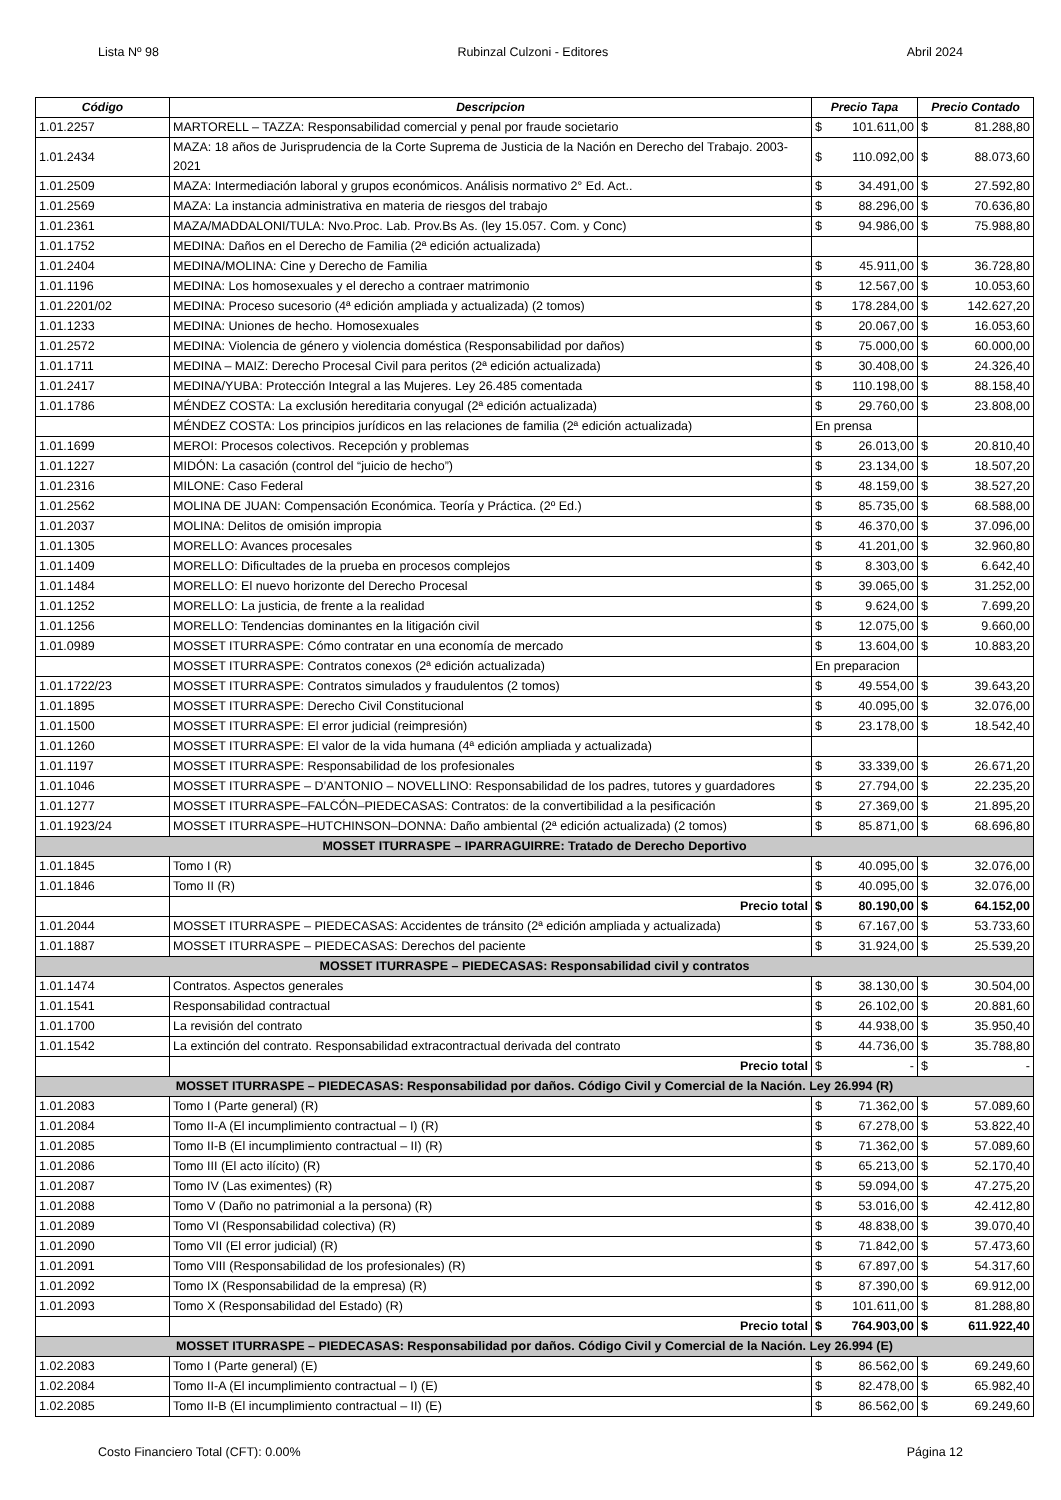Lista Nº 98 Rubinzal Culzoni - Editores Abril 2024
| Código | Descripcion | Precio Tapa | | Precio Contado | |
| --- | --- | --- | --- | --- | --- |
| 1.01.2257 | MARTORELL – TAZZA: Responsabilidad comercial y penal por fraude societario | $ | 101.611,00 | $ | 81.288,80 |
| 1.01.2434 | MAZA: 18 años de Jurisprudencia de la Corte Suprema de Justicia de la Nación en Derecho del Trabajo. 2003-2021 | $ | 110.092,00 | $ | 88.073,60 |
| 1.01.2509 | MAZA: Intermediación laboral y grupos económicos. Análisis normativo 2° Ed. Act.. | $ | 34.491,00 | $ | 27.592,80 |
| 1.01.2569 | MAZA: La instancia administrativa en materia de riesgos del trabajo | $ | 88.296,00 | $ | 70.636,80 |
| 1.01.2361 | MAZA/MADDALONI/TULA: Nvo.Proc. Lab. Prov.Bs As. (ley 15.057. Com. y Conc) | $ | 94.986,00 | $ | 75.988,80 |
| 1.01.1752 | MEDINA: Daños en el Derecho de Familia (2ª edición actualizada) | | | | |
| 1.01.2404 | MEDINA/MOLINA: Cine y Derecho de Familia | $ | 45.911,00 | $ | 36.728,80 |
| 1.01.1196 | MEDINA: Los homosexuales y el derecho a contraer matrimonio | $ | 12.567,00 | $ | 10.053,60 |
| 1.01.2201/02 | MEDINA: Proceso sucesorio (4ª edición ampliada y actualizada) (2 tomos) | $ | 178.284,00 | $ | 142.627,20 |
| 1.01.1233 | MEDINA: Uniones de hecho. Homosexuales | $ | 20.067,00 | $ | 16.053,60 |
| 1.01.2572 | MEDINA: Violencia de género y violencia doméstica (Responsabilidad por daños) | $ | 75.000,00 | $ | 60.000,00 |
| 1.01.1711 | MEDINA – MAIZ: Derecho Procesal Civil para peritos (2ª edición actualizada) | $ | 30.408,00 | $ | 24.326,40 |
| 1.01.2417 | MEDINA/YUBA: Protección Integral a las Mujeres. Ley 26.485 comentada | $ | 110.198,00 | $ | 88.158,40 |
| 1.01.1786 | MÉNDEZ COSTA: La exclusión hereditaria conyugal (2ª edición actualizada) | $ | 29.760,00 | $ | 23.808,00 |
| | MÉNDEZ COSTA: Los principios jurídicos en las relaciones de familia (2ª edición actualizada) | En prensa | | | |
| 1.01.1699 | MEROI: Procesos colectivos. Recepción y problemas | $ | 26.013,00 | $ | 20.810,40 |
| 1.01.1227 | MIDÓN: La casación (control del “juicio de hecho”) | $ | 23.134,00 | $ | 18.507,20 |
| 1.01.2316 | MILONE: Caso Federal | $ | 48.159,00 | $ | 38.527,20 |
| 1.01.2562 | MOLINA DE JUAN: Compensación Económica. Teoría y Práctica. (2º Ed.) | $ | 85.735,00 | $ | 68.588,00 |
| 1.01.2037 | MOLINA: Delitos de omisión impropia | $ | 46.370,00 | $ | 37.096,00 |
| 1.01.1305 | MORELLO: Avances procesales | $ | 41.201,00 | $ | 32.960,80 |
| 1.01.1409 | MORELLO: Dificultades de la prueba en procesos complejos | $ | 8.303,00 | $ | 6.642,40 |
| 1.01.1484 | MORELLO: El nuevo horizonte del Derecho Procesal | $ | 39.065,00 | $ | 31.252,00 |
| 1.01.1252 | MORELLO: La justicia, de frente a la realidad | $ | 9.624,00 | $ | 7.699,20 |
| 1.01.1256 | MORELLO: Tendencias dominantes en la litigación civil | $ | 12.075,00 | $ | 9.660,00 |
| 1.01.0989 | MOSSET ITURRASPE: Cómo contratar en una economía de mercado | $ | 13.604,00 | $ | 10.883,20 |
| | MOSSET ITURRASPE: Contratos conexos (2ª edición actualizada) | En preparacion | | | |
| 1.01.1722/23 | MOSSET ITURRASPE: Contratos simulados y fraudulentos (2 tomos) | $ | 49.554,00 | $ | 39.643,20 |
| 1.01.1895 | MOSSET ITURRASPE: Derecho Civil Constitucional | $ | 40.095,00 | $ | 32.076,00 |
| 1.01.1500 | MOSSET ITURRASPE: El error judicial (reimpresión) | $ | 23.178,00 | $ | 18.542,40 |
| 1.01.1260 | MOSSET ITURRASPE: El valor de la vida humana (4ª edición ampliada y actualizada) | | | | |
| 1.01.1197 | MOSSET ITURRASPE: Responsabilidad de los profesionales | $ | 33.339,00 | $ | 26.671,20 |
| 1.01.1046 | MOSSET ITURRASPE – D’ANTONIO – NOVELLINO: Responsabilidad de los padres, tutores y guardadores | $ | 27.794,00 | $ | 22.235,20 |
| 1.01.1277 | MOSSET ITURRASPE–FALCÓN–PIEDECASAS: Contratos: de la convertibilidad a la pesificación | $ | 27.369,00 | $ | 21.895,20 |
| 1.01.1923/24 | MOSSET ITURRASPE–HUTCHINSON–DONNA: Daño ambiental (2ª edición actualizada) (2 tomos) | $ | 85.871,00 | $ | 68.696,80 |
| MOSSET ITURRASPE – IPARRAGUIRRE: Tratado de Derecho Deportivo | | | | | |
| 1.01.1845 | Tomo I (R) | $ | 40.095,00 | $ | 32.076,00 |
| 1.01.1846 | Tomo II (R) | $ | 40.095,00 | $ | 32.076,00 |
| | Precio total | $ | 80.190,00 | $ | 64.152,00 |
| 1.01.2044 | MOSSET ITURRASPE – PIEDECASAS: Accidentes de tránsito (2ª edición ampliada y actualizada) | $ | 67.167,00 | $ | 53.733,60 |
| 1.01.1887 | MOSSET ITURRASPE – PIEDECASAS: Derechos del paciente | $ | 31.924,00 | $ | 25.539,20 |
| MOSSET ITURRASPE – PIEDECASAS: Responsabilidad civil y contratos | | | | | |
| 1.01.1474 | Contratos. Aspectos generales | $ | 38.130,00 | $ | 30.504,00 |
| 1.01.1541 | Responsabilidad contractual | $ | 26.102,00 | $ | 20.881,60 |
| 1.01.1700 | La revisión del contrato | $ | 44.938,00 | $ | 35.950,40 |
| 1.01.1542 | La extinción del contrato. Responsabilidad extracontractual derivada del contrato | $ | 44.736,00 | $ | 35.788,80 |
| | Precio total | $ | - | $ | - |
| MOSSET ITURRASPE – PIEDECASAS: Responsabilidad por daños. Código Civil y Comercial de la Nación. Ley 26.994 (R) | | | | | |
| 1.01.2083 | Tomo I (Parte general) (R) | $ | 71.362,00 | $ | 57.089,60 |
| 1.01.2084 | Tomo II-A (El incumplimiento contractual – I) (R) | $ | 67.278,00 | $ | 53.822,40 |
| 1.01.2085 | Tomo II-B (El incumplimiento contractual – II) (R) | $ | 71.362,00 | $ | 57.089,60 |
| 1.01.2086 | Tomo III (El acto ilícito) (R) | $ | 65.213,00 | $ | 52.170,40 |
| 1.01.2087 | Tomo IV (Las eximentes) (R) | $ | 59.094,00 | $ | 47.275,20 |
| 1.01.2088 | Tomo V (Daño no patrimonial a la persona) (R) | $ | 53.016,00 | $ | 42.412,80 |
| 1.01.2089 | Tomo VI (Responsabilidad colectiva) (R) | $ | 48.838,00 | $ | 39.070,40 |
| 1.01.2090 | Tomo VII (El error judicial) (R) | $ | 71.842,00 | $ | 57.473,60 |
| 1.01.2091 | Tomo VIII (Responsabilidad de los profesionales) (R) | $ | 67.897,00 | $ | 54.317,60 |
| 1.01.2092 | Tomo IX (Responsabilidad de la empresa) (R) | $ | 87.390,00 | $ | 69.912,00 |
| 1.01.2093 | Tomo X (Responsabilidad del Estado) (R) | $ | 101.611,00 | $ | 81.288,80 |
| | Precio total | $ | 764.903,00 | $ | 611.922,40 |
| MOSSET ITURRASPE – PIEDECASAS: Responsabilidad por daños. Código Civil y Comercial de la Nación. Ley 26.994 (E) | | | | | |
| 1.02.2083 | Tomo I (Parte general) (E) | $ | 86.562,00 | $ | 69.249,60 |
| 1.02.2084 | Tomo II-A (El incumplimiento contractual – I) (E) | $ | 82.478,00 | $ | 65.982,40 |
| 1.02.2085 | Tomo II-B (El incumplimiento contractual – II) (E) | $ | 86.562,00 | $ | 69.249,60 |
Costo Financiero Total (CFT): 0.00% Página 12